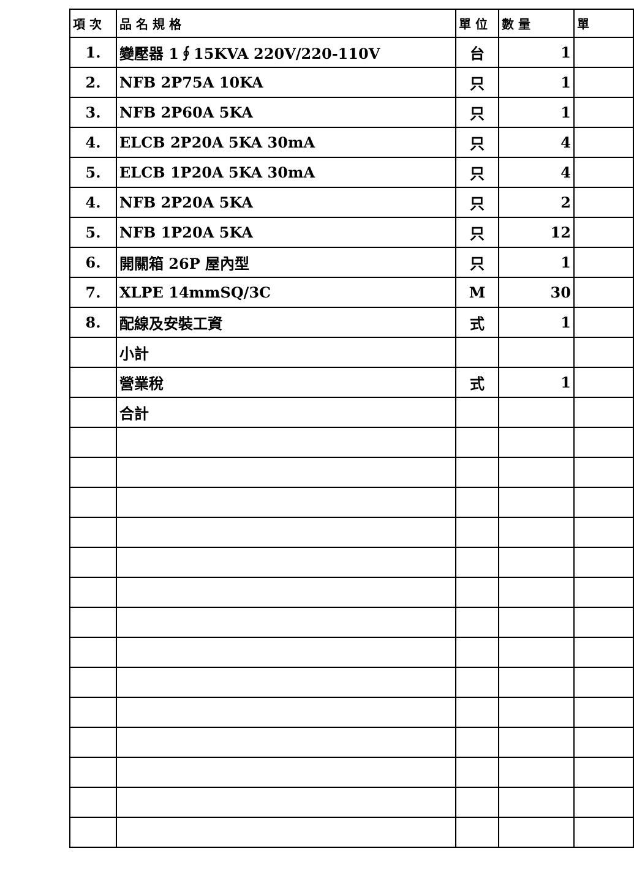| 項 次 | 品 名 規 格 | 單 位 | 數 量 | 單 |
| --- | --- | --- | --- | --- |
| 1. | 變壓器 1∮15KVA 220V/220-110V | 台 | 1 | |
| 2. | NFB 2P75A 10KA | 只 | 1 | |
| 3. | NFB 2P60A 5KA | 只 | 1 | |
| 4. | ELCB 2P20A 5KA 30mA | 只 | 4 | |
| 5. | ELCB 1P20A 5KA 30mA | 只 | 4 | |
| 4. | NFB 2P20A 5KA | 只 | 2 | |
| 5. | NFB 1P20A 5KA | 只 | 12 | |
| 6. | 開關箱 26P 屋內型 | 只 | 1 | |
| 7. | XLPE 14mmSQ/3C | M | 30 | |
| 8. | 配線及安裝工資 | 式 | 1 | |
| | 小計 | | | |
| | 營業稅 | 式 | 1 | |
| | 合計 | | | |